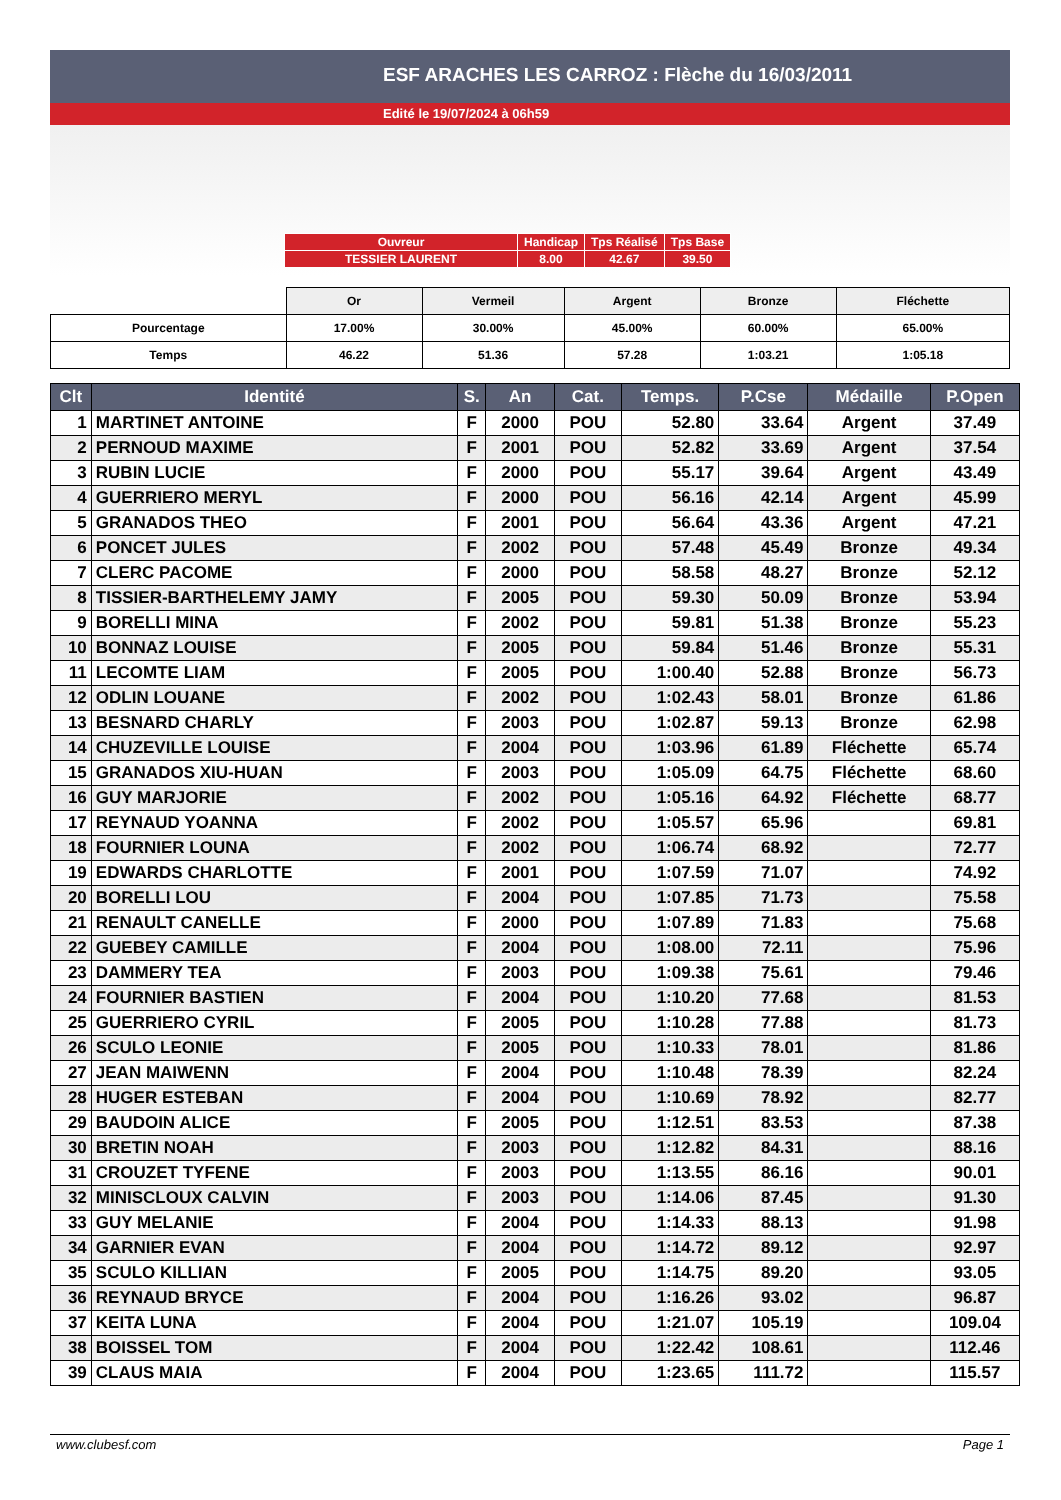ESF ARACHES LES CARROZ : Flèche du 16/03/2011
Edité le 19/07/2024 à 06h59
| Ouvreur | Handicap | Tps Réalisé | Tps Base |
| TESSIER LAURENT | 8.00 | 42.67 | 39.50 |
| | Or | Vermeil | Argent | Bronze | Fléchette |
| Pourcentage | 17.00% | 30.00% | 45.00% | 60.00% | 65.00% |
| Temps | 46.22 | 51.36 | 57.28 | 1:03.21 | 1:05.18 |
| Clt | Identité | S. | An | Cat. | Temps. | P.Cse | Médaille | P.Open |
| --- | --- | --- | --- | --- | --- | --- | --- | --- |
| 1 | MARTINET ANTOINE | F | 2000 | POU | 52.80 | 33.64 | Argent | 37.49 |
| 2 | PERNOUD MAXIME | F | 2001 | POU | 52.82 | 33.69 | Argent | 37.54 |
| 3 | RUBIN LUCIE | F | 2000 | POU | 55.17 | 39.64 | Argent | 43.49 |
| 4 | GUERRIERO MERYL | F | 2000 | POU | 56.16 | 42.14 | Argent | 45.99 |
| 5 | GRANADOS THEO | F | 2001 | POU | 56.64 | 43.36 | Argent | 47.21 |
| 6 | PONCET JULES | F | 2002 | POU | 57.48 | 45.49 | Bronze | 49.34 |
| 7 | CLERC PACOME | F | 2000 | POU | 58.58 | 48.27 | Bronze | 52.12 |
| 8 | TISSIER-BARTHELEMY JAMY | F | 2005 | POU | 59.30 | 50.09 | Bronze | 53.94 |
| 9 | BORELLI MINA | F | 2002 | POU | 59.81 | 51.38 | Bronze | 55.23 |
| 10 | BONNAZ LOUISE | F | 2005 | POU | 59.84 | 51.46 | Bronze | 55.31 |
| 11 | LECOMTE LIAM | F | 2005 | POU | 1:00.40 | 52.88 | Bronze | 56.73 |
| 12 | ODLIN LOUANE | F | 2002 | POU | 1:02.43 | 58.01 | Bronze | 61.86 |
| 13 | BESNARD CHARLY | F | 2003 | POU | 1:02.87 | 59.13 | Bronze | 62.98 |
| 14 | CHUZEVILLE LOUISE | F | 2004 | POU | 1:03.96 | 61.89 | Fléchette | 65.74 |
| 15 | GRANADOS XIU-HUAN | F | 2003 | POU | 1:05.09 | 64.75 | Fléchette | 68.60 |
| 16 | GUY MARJORIE | F | 2002 | POU | 1:05.16 | 64.92 | Fléchette | 68.77 |
| 17 | REYNAUD YOANNA | F | 2002 | POU | 1:05.57 | 65.96 | | 69.81 |
| 18 | FOURNIER LOUNA | F | 2002 | POU | 1:06.74 | 68.92 | | 72.77 |
| 19 | EDWARDS CHARLOTTE | F | 2001 | POU | 1:07.59 | 71.07 | | 74.92 |
| 20 | BORELLI LOU | F | 2004 | POU | 1:07.85 | 71.73 | | 75.58 |
| 21 | RENAULT CANELLE | F | 2000 | POU | 1:07.89 | 71.83 | | 75.68 |
| 22 | GUEBEY CAMILLE | F | 2004 | POU | 1:08.00 | 72.11 | | 75.96 |
| 23 | DAMMERY TEA | F | 2003 | POU | 1:09.38 | 75.61 | | 79.46 |
| 24 | FOURNIER BASTIEN | F | 2004 | POU | 1:10.20 | 77.68 | | 81.53 |
| 25 | GUERRIERO CYRIL | F | 2005 | POU | 1:10.28 | 77.88 | | 81.73 |
| 26 | SCULO LEONIE | F | 2005 | POU | 1:10.33 | 78.01 | | 81.86 |
| 27 | JEAN MAIWENN | F | 2004 | POU | 1:10.48 | 78.39 | | 82.24 |
| 28 | HUGER ESTEBAN | F | 2004 | POU | 1:10.69 | 78.92 | | 82.77 |
| 29 | BAUDOIN ALICE | F | 2005 | POU | 1:12.51 | 83.53 | | 87.38 |
| 30 | BRETIN NOAH | F | 2003 | POU | 1:12.82 | 84.31 | | 88.16 |
| 31 | CROUZET TYFENE | F | 2003 | POU | 1:13.55 | 86.16 | | 90.01 |
| 32 | MINISCLOUX CALVIN | F | 2003 | POU | 1:14.06 | 87.45 | | 91.30 |
| 33 | GUY MELANIE | F | 2004 | POU | 1:14.33 | 88.13 | | 91.98 |
| 34 | GARNIER EVAN | F | 2004 | POU | 1:14.72 | 89.12 | | 92.97 |
| 35 | SCULO KILLIAN | F | 2005 | POU | 1:14.75 | 89.20 | | 93.05 |
| 36 | REYNAUD BRYCE | F | 2004 | POU | 1:16.26 | 93.02 | | 96.87 |
| 37 | KEITA LUNA | F | 2004 | POU | 1:21.07 | 105.19 | | 109.04 |
| 38 | BOISSEL TOM | F | 2004 | POU | 1:22.42 | 108.61 | | 112.46 |
| 39 | CLAUS MAIA | F | 2004 | POU | 1:23.65 | 111.72 | | 115.57 |
www.clubesf.com Page 1